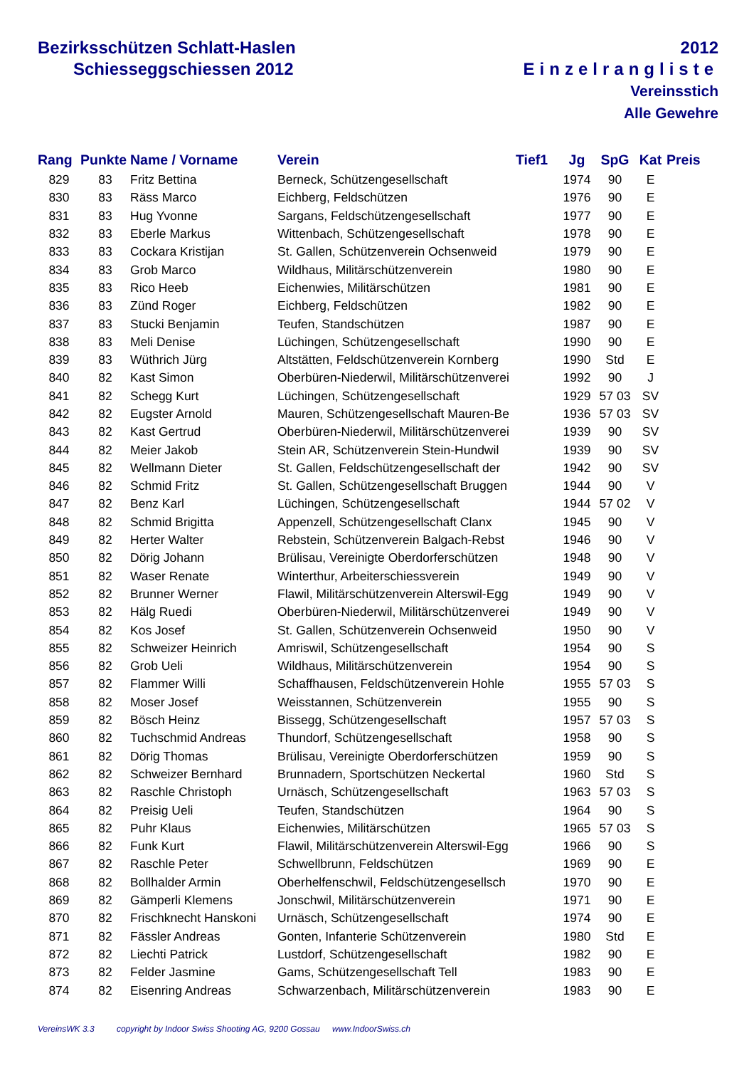Bezirksschützen Schlatt-Haslen
Schiesseggschiessen 2012
2012
Einzelrangliste
Vereinsstich
Alle Gewehre
| Rang | Punkte | Name / Vorname | Verein | Tief1 | Jg | SpG | Kat | Preis |
| --- | --- | --- | --- | --- | --- | --- | --- | --- |
| 829 | 83 | Fritz Bettina | Berneck, Schützengesellschaft | | 1974 | 90 | E | |
| 830 | 83 | Räss Marco | Eichberg, Feldschützen | | 1976 | 90 | E | |
| 831 | 83 | Hug Yvonne | Sargans, Feldschützengesellschaft | | 1977 | 90 | E | |
| 832 | 83 | Eberle Markus | Wittenbach, Schützengesellschaft | | 1978 | 90 | E | |
| 833 | 83 | Cockara Kristijan | St. Gallen, Schützenverein Ochsenweid | | 1979 | 90 | E | |
| 834 | 83 | Grob Marco | Wildhaus, Militärschützenverein | | 1980 | 90 | E | |
| 835 | 83 | Rico Heeb | Eichenwies, Militärschützen | | 1981 | 90 | E | |
| 836 | 83 | Zünd Roger | Eichberg, Feldschützen | | 1982 | 90 | E | |
| 837 | 83 | Stucki Benjamin | Teufen, Standschützen | | 1987 | 90 | E | |
| 838 | 83 | Meli Denise | Lüchingen, Schützengesellschaft | | 1990 | 90 | E | |
| 839 | 83 | Wüthrich Jürg | Altstätten, Feldschützenverein Kornberg | | 1990 | Std | E | |
| 840 | 82 | Kast Simon | Oberbüren-Niederwil, Militärschützenverei | | 1992 | 90 | J | |
| 841 | 82 | Schegg Kurt | Lüchingen, Schützengesellschaft | | 1929 | 57 03 | SV | |
| 842 | 82 | Eugster Arnold | Mauren, Schützengesellschaft Mauren-Be | | 1936 | 57 03 | SV | |
| 843 | 82 | Kast Gertrud | Oberbüren-Niederwil, Militärschützenverei | | 1939 | 90 | SV | |
| 844 | 82 | Meier Jakob | Stein AR, Schützenverein Stein-Hundwil | | 1939 | 90 | SV | |
| 845 | 82 | Wellmann Dieter | St. Gallen, Feldschützengesellschaft der | | 1942 | 90 | SV | |
| 846 | 82 | Schmid Fritz | St. Gallen, Schützengesellschaft Bruggen | | 1944 | 90 | V | |
| 847 | 82 | Benz Karl | Lüchingen, Schützengesellschaft | | 1944 | 57 02 | V | |
| 848 | 82 | Schmid Brigitta | Appenzell, Schützengesellschaft Clanx | | 1945 | 90 | V | |
| 849 | 82 | Herter Walter | Rebstein, Schützenverein Balgach-Rebst | | 1946 | 90 | V | |
| 850 | 82 | Dörig Johann | Brülisau, Vereinigte Oberdorferschützen | | 1948 | 90 | V | |
| 851 | 82 | Waser Renate | Winterthur, Arbeiterschiessverein | | 1949 | 90 | V | |
| 852 | 82 | Brunner Werner | Flawil, Militärschützenverein Alterswil-Egg | | 1949 | 90 | V | |
| 853 | 82 | Hälg Ruedi | Oberbüren-Niederwil, Militärschützenverei | | 1949 | 90 | V | |
| 854 | 82 | Kos Josef | St. Gallen, Schützenverein Ochsenweid | | 1950 | 90 | V | |
| 855 | 82 | Schweizer Heinrich | Amriswil, Schützengesellschaft | | 1954 | 90 | S | |
| 856 | 82 | Grob Ueli | Wildhaus, Militärschützenverein | | 1954 | 90 | S | |
| 857 | 82 | Flammer Willi | Schaffhausen, Feldschützenverein Hohle | | 1955 | 57 03 | S | |
| 858 | 82 | Moser Josef | Weisstannen, Schützenverein | | 1955 | 90 | S | |
| 859 | 82 | Bösch Heinz | Bissegg, Schützengesellschaft | | 1957 | 57 03 | S | |
| 860 | 82 | Tuchschmid Andreas | Thundorf, Schützengesellschaft | | 1958 | 90 | S | |
| 861 | 82 | Dörig Thomas | Brülisau, Vereinigte Oberdorferschützen | | 1959 | 90 | S | |
| 862 | 82 | Schweizer Bernhard | Brunnadern, Sportschützen Neckertal | | 1960 | Std | S | |
| 863 | 82 | Raschle Christoph | Urnäsch, Schützengesellschaft | | 1963 | 57 03 | S | |
| 864 | 82 | Preisig Ueli | Teufen, Standschützen | | 1964 | 90 | S | |
| 865 | 82 | Puhr Klaus | Eichenwies, Militärschützen | | 1965 | 57 03 | S | |
| 866 | 82 | Funk Kurt | Flawil, Militärschützenverein Alterswil-Egg | | 1966 | 90 | S | |
| 867 | 82 | Raschle Peter | Schwellbrunn, Feldschützen | | 1969 | 90 | E | |
| 868 | 82 | Bollhalder Armin | Oberhelfenschwil, Feldschützengesellsch | | 1970 | 90 | E | |
| 869 | 82 | Gämperli Klemens | Jonschwil, Militärschützenverein | | 1971 | 90 | E | |
| 870 | 82 | Frischknecht Hanskoni | Urnäsch, Schützengesellschaft | | 1974 | 90 | E | |
| 871 | 82 | Fässler Andreas | Gonten, Infanterie Schützenverein | | 1980 | Std | E | |
| 872 | 82 | Liechti Patrick | Lustdorf, Schützengesellschaft | | 1982 | 90 | E | |
| 873 | 82 | Felder Jasmine | Gams, Schützengesellschaft Tell | | 1983 | 90 | E | |
| 874 | 82 | Eisenring Andreas | Schwarzenbach, Militärschützenverein | | 1983 | 90 | E | |
VereinsWK 3.3 copyright by Indoor Swiss Shooting AG, 9200 Gossau www.IndoorSwiss.ch